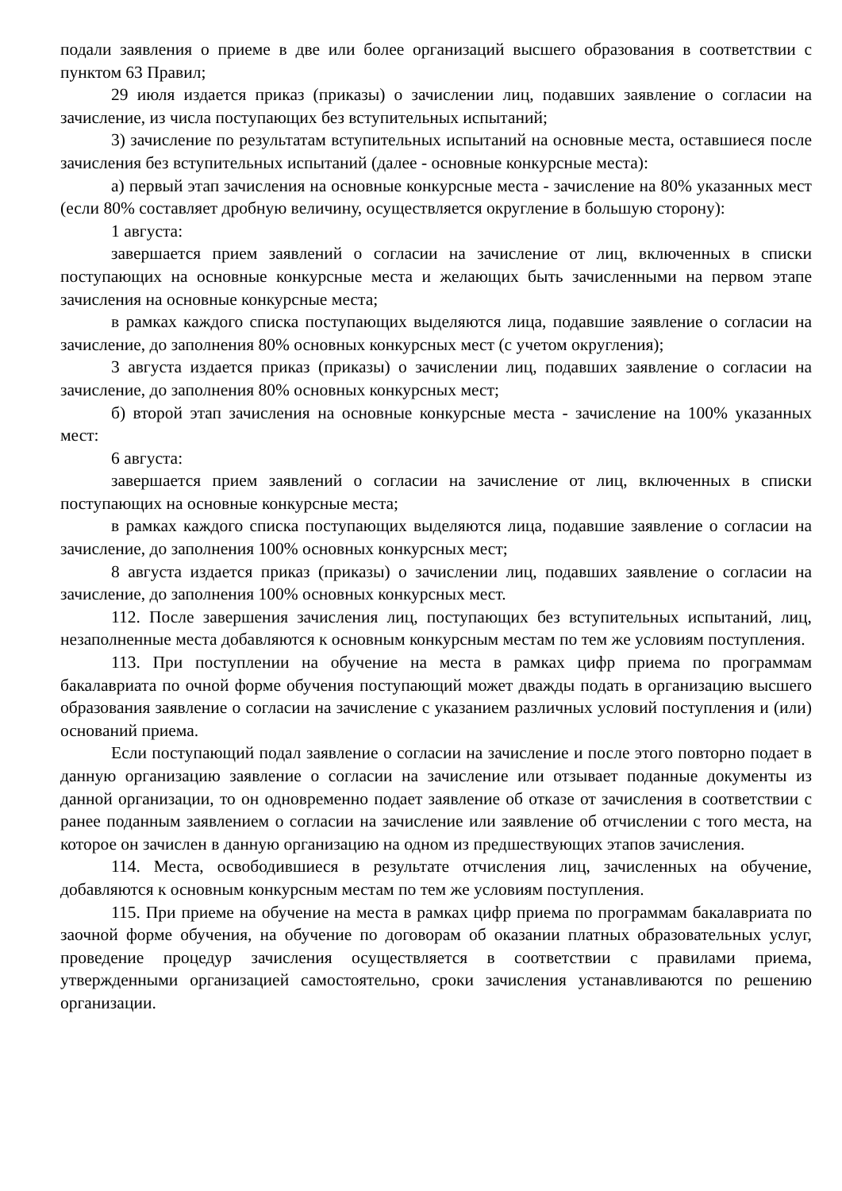подали заявления о приеме в две или более организаций высшего образования в соответствии с пунктом 63 Правил;
29 июля издается приказ (приказы) о зачислении лиц, подавших заявление о согласии на зачисление, из числа поступающих без вступительных испытаний;
3) зачисление по результатам вступительных испытаний на основные места, оставшиеся после зачисления без вступительных испытаний (далее - основные конкурсные места):
а) первый этап зачисления на основные конкурсные места - зачисление на 80% указанных мест (если 80% составляет дробную величину, осуществляется округление в большую сторону):
1 августа:
завершается прием заявлений о согласии на зачисление от лиц, включенных в списки поступающих на основные конкурсные места и желающих быть зачисленными на первом этапе зачисления на основные конкурсные места;
в рамках каждого списка поступающих выделяются лица, подавшие заявление о согласии на зачисление, до заполнения 80% основных конкурсных мест (с учетом округления);
3 августа издается приказ (приказы) о зачислении лиц, подавших заявление о согласии на зачисление, до заполнения 80% основных конкурсных мест;
б) второй этап зачисления на основные конкурсные места - зачисление на 100% указанных мест:
6 августа:
завершается прием заявлений о согласии на зачисление от лиц, включенных в списки поступающих на основные конкурсные места;
в рамках каждого списка поступающих выделяются лица, подавшие заявление о согласии на зачисление, до заполнения 100% основных конкурсных мест;
8 августа издается приказ (приказы) о зачислении лиц, подавших заявление о согласии на зачисление, до заполнения 100% основных конкурсных мест.
112. После завершения зачисления лиц, поступающих без вступительных испытаний, лиц, незаполненные места добавляются к основным конкурсным местам по тем же условиям поступления.
113. При поступлении на обучение на места в рамках цифр приема по программам бакалавриата по очной форме обучения поступающий может дважды подать в организацию высшего образования заявление о согласии на зачисление с указанием различных условий поступления и (или) оснований приема.
Если поступающий подал заявление о согласии на зачисление и после этого повторно подает в данную организацию заявление о согласии на зачисление или отзывает поданные документы из данной организации, то он одновременно подает заявление об отказе от зачисления в соответствии с ранее поданным заявлением о согласии на зачисление или заявление об отчислении с того места, на которое он зачислен в данную организацию на одном из предшествующих этапов зачисления.
114. Места, освободившиеся в результате отчисления лиц, зачисленных на обучение, добавляются к основным конкурсным местам по тем же условиям поступления.
115. При приеме на обучение на места в рамках цифр приема по программам бакалавриата по заочной форме обучения, на обучение по договорам об оказании платных образовательных услуг, проведение процедур зачисления осуществляется в соответствии с правилами приема, утвержденными организацией самостоятельно, сроки зачисления устанавливаются по решению организации.